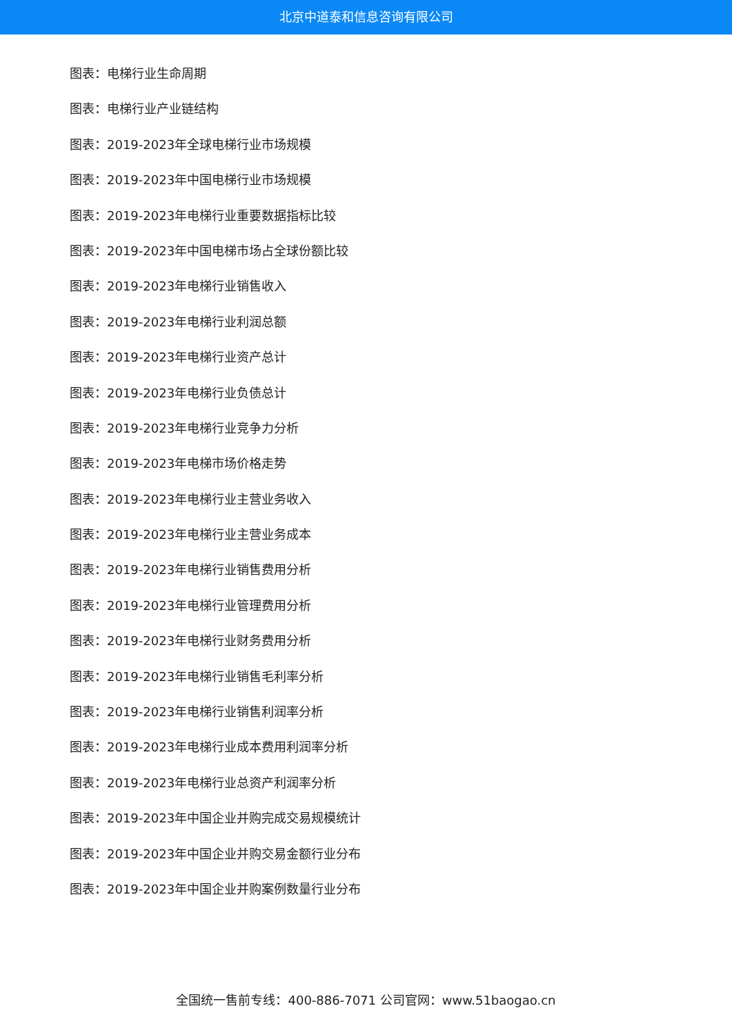北京中道泰和信息咨询有限公司
图表：电梯行业生命周期
图表：电梯行业产业链结构
图表：2019-2023年全球电梯行业市场规模
图表：2019-2023年中国电梯行业市场规模
图表：2019-2023年电梯行业重要数据指标比较
图表：2019-2023年中国电梯市场占全球份额比较
图表：2019-2023年电梯行业销售收入
图表：2019-2023年电梯行业利润总额
图表：2019-2023年电梯行业资产总计
图表：2019-2023年电梯行业负债总计
图表：2019-2023年电梯行业竞争力分析
图表：2019-2023年电梯市场价格走势
图表：2019-2023年电梯行业主营业务收入
图表：2019-2023年电梯行业主营业务成本
图表：2019-2023年电梯行业销售费用分析
图表：2019-2023年电梯行业管理费用分析
图表：2019-2023年电梯行业财务费用分析
图表：2019-2023年电梯行业销售毛利率分析
图表：2019-2023年电梯行业销售利润率分析
图表：2019-2023年电梯行业成本费用利润率分析
图表：2019-2023年电梯行业总资产利润率分析
图表：2019-2023年中国企业并购完成交易规模统计
图表：2019-2023年中国企业并购交易金额行业分布
图表：2019-2023年中国企业并购案例数量行业分布
全国统一售前专线：400-886-7071 公司官网：www.51baogao.cn